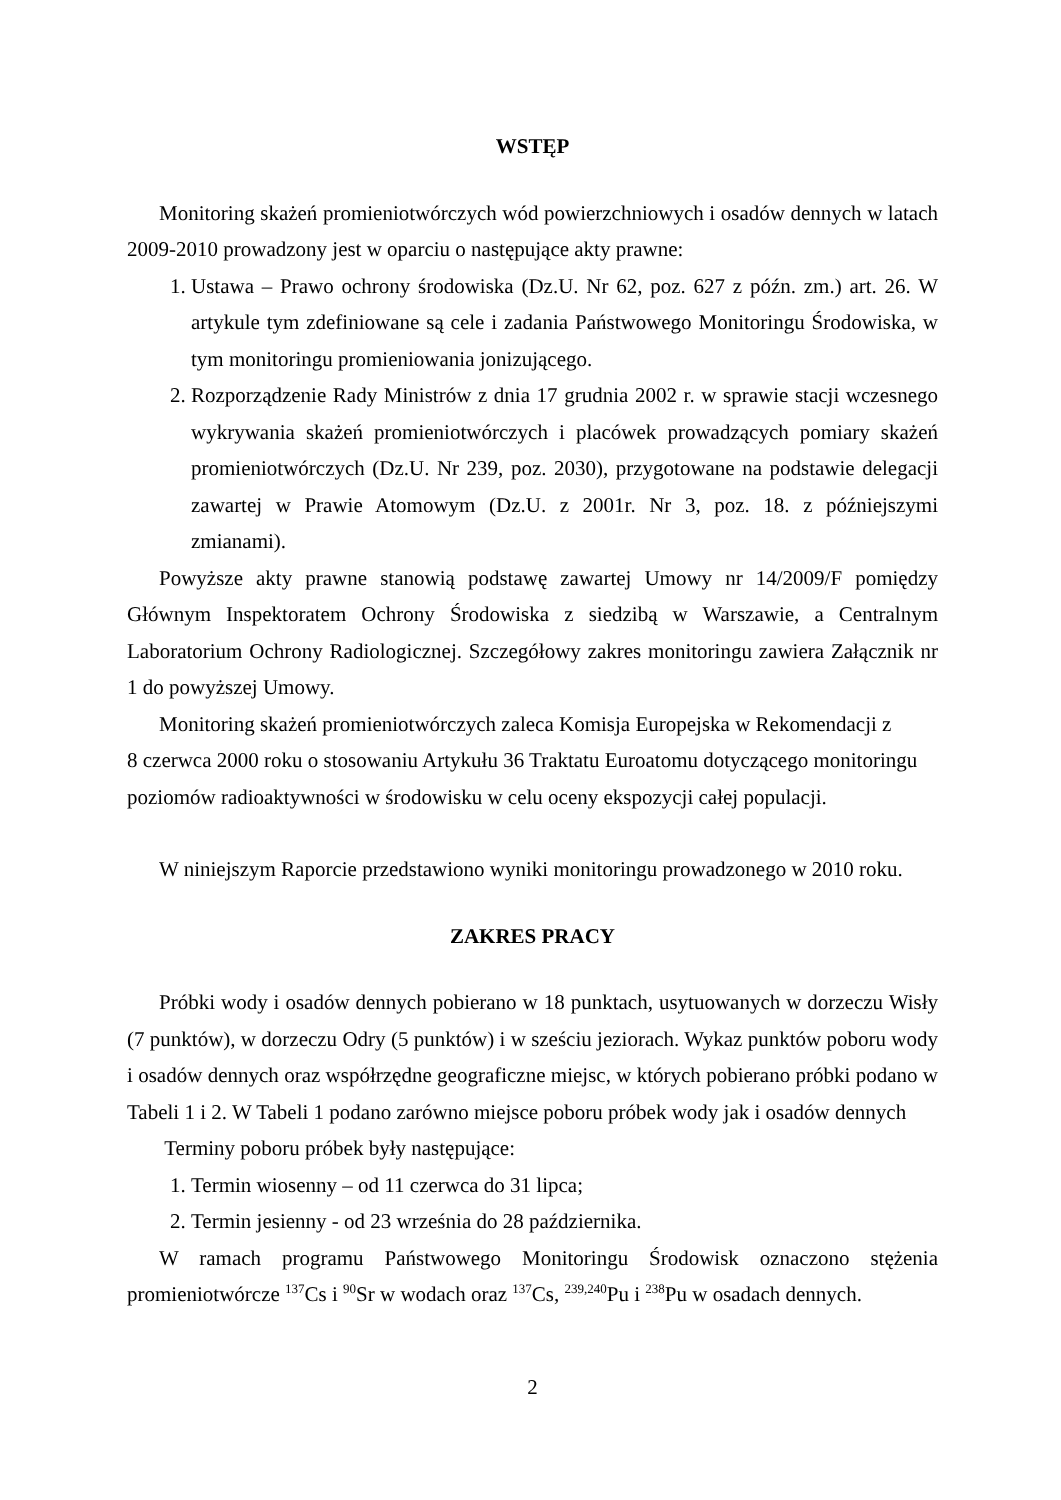WSTĘP
Monitoring skażeń promieniotwórczych wód powierzchniowych i osadów dennych w latach 2009-2010 prowadzony jest w oparciu o następujące akty prawne:
1. Ustawa – Prawo ochrony środowiska (Dz.U. Nr 62, poz. 627 z późn. zm.) art. 26. W artykule tym zdefiniowane są cele i zadania Państwowego Monitoringu Środowiska, w tym monitoringu promieniowania jonizującego.
2. Rozporządzenie Rady Ministrów z dnia 17 grudnia 2002 r. w sprawie stacji wczesnego wykrywania skażeń promieniotwórczych i placówek prowadzących pomiary skażeń promieniotwórczych (Dz.U. Nr 239, poz. 2030), przygotowane na podstawie delegacji zawartej w Prawie Atomowym (Dz.U. z 2001r. Nr 3, poz. 18. z późniejszymi zmianami).
Powyższe akty prawne stanowią podstawę zawartej Umowy nr 14/2009/F pomiędzy Głównym Inspektoratem Ochrony Środowiska z siedzibą w Warszawie, a Centralnym Laboratorium Ochrony Radiologicznej. Szczegółowy zakres monitoringu zawiera Załącznik nr 1 do powyższej Umowy.
Monitoring skażeń promieniotwórczych zaleca Komisja Europejska w Rekomendacji z
8 czerwca 2000 roku o stosowaniu Artykułu 36 Traktatu Euroatomu dotyczącego monitoringu poziomów radioaktywności w środowisku w celu oceny ekspozycji całej populacji.
W niniejszym Raporcie przedstawiono wyniki monitoringu prowadzonego w 2010 roku.
ZAKRES PRACY
Próbki wody i osadów dennych pobierano w 18 punktach, usytuowanych w dorzeczu Wisły (7 punktów), w dorzeczu Odry (5 punktów) i w sześciu jeziorach. Wykaz punktów poboru wody i osadów dennych oraz współrzędne geograficzne miejsc, w których pobierano próbki podano w Tabeli 1 i 2. W Tabeli 1 podano zarówno miejsce poboru próbek wody jak i osadów dennych
Terminy poboru próbek były następujące:
1. Termin wiosenny – od 11 czerwca do 31 lipca;
2. Termin jesienny - od 23 września do 28 października.
W ramach programu Państwowego Monitoringu Środowisk oznaczono stężenia promieniotwórcze <sup>137</sup>Cs i <sup>90</sup>Sr w wodach oraz <sup>137</sup>Cs, <sup>239,240</sup>Pu i <sup>238</sup>Pu w osadach dennych.
2